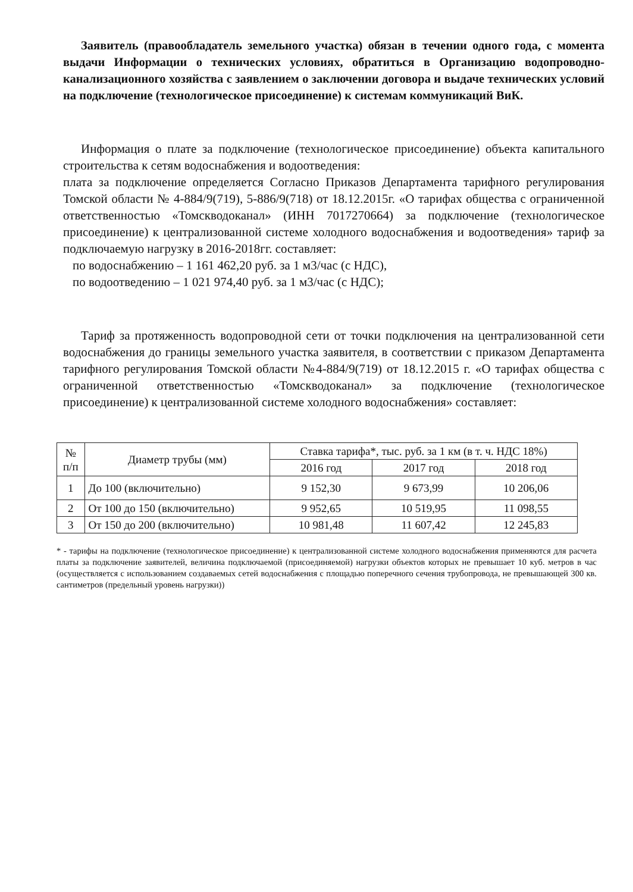Заявитель (правообладатель земельного участка) обязан в течении одного года, с момента выдачи Информации о технических условиях, обратиться в Организацию водопроводно-канализационного хозяйства с заявлением о заключении договора и выдаче технических условий на подключение (технологическое присоединение) к системам коммуникаций ВиК.
Информация о плате за подключение (технологическое присоединение) объекта капитального строительства к сетям водоснабжения и водоотведения:
плата за подключение определяется Согласно Приказов Департамента тарифного регулирования Томской области № 4-884/9(719), 5-886/9(718) от 18.12.2015г. «О тарифах общества с ограниченной ответственностью «Томскводоканал» (ИНН 7017270664) за подключение (технологическое присоединение) к централизованной системе холодного водоснабжения и водоотведения» тариф за подключаемую нагрузку в 2016-2018гг. составляет:
по водоснабжению – 1 161 462,20 руб. за 1 м3/час (с НДС),
по водоотведению – 1 021 974,40 руб. за 1 м3/час (с НДС);
Тариф за протяженность водопроводной сети от точки подключения на централизованной сети водоснабжения до границы земельного участка заявителя, в соответствии с приказом Департамента тарифного регулирования Томской области №4-884/9(719) от 18.12.2015 г. «О тарифах общества с ограниченной ответственностью «Томскводоканал» за подключение (технологическое присоединение) к централизованной системе холодного водоснабжения» составляет:
| № п/п | Диаметр трубы (мм) | Ставка тарифа*, тыс. руб. за 1 км (в т. ч. НДС 18%) | | |
| --- | --- | --- | --- | --- |
| | | 2016 год | 2017 год | 2018 год |
| 1 | До 100 (включительно) | 9 152,30 | 9 673,99 | 10 206,06 |
| 2 | От 100 до 150 (включительно) | 9 952,65 | 10 519,95 | 11 098,55 |
| 3 | От 150 до 200 (включительно) | 10 981,48 | 11 607,42 | 12 245,83 |
* - тарифы на подключение (технологическое присоединение) к централизованной системе холодного водоснабжения применяются для расчета платы за подключение заявителей, величина подключаемой (присоединяемой) нагрузки объектов которых не превышает 10 куб. метров в час (осуществляется с использованием создаваемых сетей водоснабжения с площадью поперечного сечения трубопровода, не превышающей 300 кв. сантиметров (предельный уровень нагрузки))